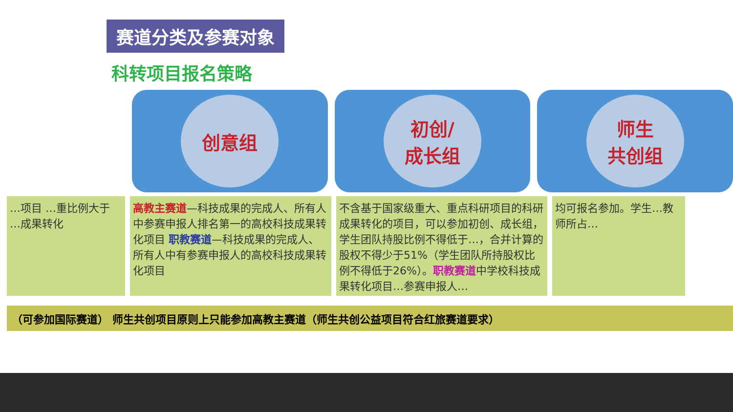赛道分类及参赛对象
科转项目报名策略
创意组 初创/
成长组
师生
共创组
…项目 …重比例大于 …成果转化
高教主赛道—科技成果的完成人、所有人中参赛申报人排名第一的高校科技成果转化项目 职教赛道—科技成果的完成人、所有人中有参赛申报人的高校科技成果转化项目
不含基于国家级重大、重点科研项目的科研成果转化的项目，可以参加初创、成长组，学生团队持股比例不得低于…，合并计算的股权不得少于51%（学生团队所持股权比例不得低于26%）。职教赛道中学校科技成果转化项目…参赛申报人…
均可报名参加。学生…教师所占…
（可参加国际赛道） 师生共创项目原则上只能参加高教主赛道（师生共创公益项目符合红旅赛道要求）